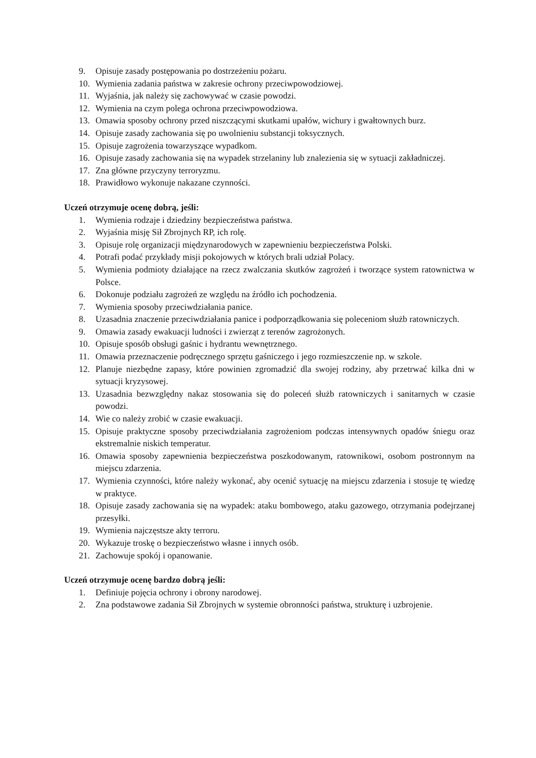9. Opisuje zasady postępowania po dostrzeżeniu pożaru.
10. Wymienia zadania państwa w zakresie ochrony przeciwpowodziowej.
11. Wyjaśnia, jak należy się zachowywać w czasie powodzi.
12. Wymienia na czym polega ochrona przeciwpowodziowa.
13. Omawia sposoby ochrony przed niszczącymi skutkami upałów, wichury i gwałtownych burz.
14. Opisuje zasady zachowania się po uwolnieniu substancji toksycznych.
15. Opisuje zagrożenia towarzyszące wypadkom.
16. Opisuje zasady zachowania się na wypadek strzelaniny lub znalezienia się w sytuacji zakładniczej.
17. Zna główne przyczyny terroryzmu.
18. Prawidłowo wykonuje nakazane czynności.
Uczeń otrzymuje ocenę dobrą, jeśli:
1. Wymienia rodzaje i dziedziny bezpieczeństwa państwa.
2. Wyjaśnia misję Sił Zbrojnych RP, ich rolę.
3. Opisuje rolę organizacji międzynarodowych w zapewnieniu bezpieczeństwa Polski.
4. Potrafi podać przykłady misji pokojowych w których brali udział Polacy.
5. Wymienia podmioty działające na rzecz zwalczania skutków zagrożeń i tworzące system ratownictwa w Polsce.
6. Dokonuje podziału zagrożeń ze względu na źródło ich pochodzenia.
7. Wymienia sposoby przeciwdziałania panice.
8. Uzasadnia znaczenie przeciwdziałania panice i podporządkowania się poleceniom służb ratowniczych.
9. Omawia zasady ewakuacji ludności i zwierząt z terenów zagrożonych.
10. Opisuje sposób obsługi gaśnic i hydrantu wewnętrznego.
11. Omawia przeznaczenie podręcznego sprzętu gaśniczego i jego rozmieszczenie np. w szkole.
12. Planuje niezbędne zapasy, które powinien zgromadzić dla swojej rodziny, aby przetrwać kilka dni w sytuacji kryzysowej.
13. Uzasadnia bezwzględny nakaz stosowania się do poleceń służb ratowniczych i sanitarnych w czasie powodzi.
14. Wie co należy zrobić w czasie ewakuacji.
15. Opisuje praktyczne sposoby przeciwdziałania zagrożeniom podczas intensywnych opadów śniegu oraz ekstremalnie niskich temperatur.
16. Omawia sposoby zapewnienia bezpieczeństwa poszkodowanym, ratownikowi, osobom postronnym na miejscu zdarzenia.
17. Wymienia czynności, które należy wykonać, aby ocenić sytuację na miejscu zdarzenia i stosuje tę wiedzę w praktyce.
18. Opisuje zasady zachowania się na wypadek: ataku bombowego, ataku gazowego, otrzymania podejrzanej przesyłki.
19. Wymienia najczęstsze akty terroru.
20. Wykazuje troskę o bezpieczeństwo własne i innych osób.
21. Zachowuje spokój i opanowanie.
Uczeń otrzymuje ocenę bardzo dobrą jeśli:
1. Definiuje pojęcia ochrony i obrony narodowej.
2. Zna podstawowe zadania Sił Zbrojnych w systemie obronności państwa, strukturę i uzbrojenie.